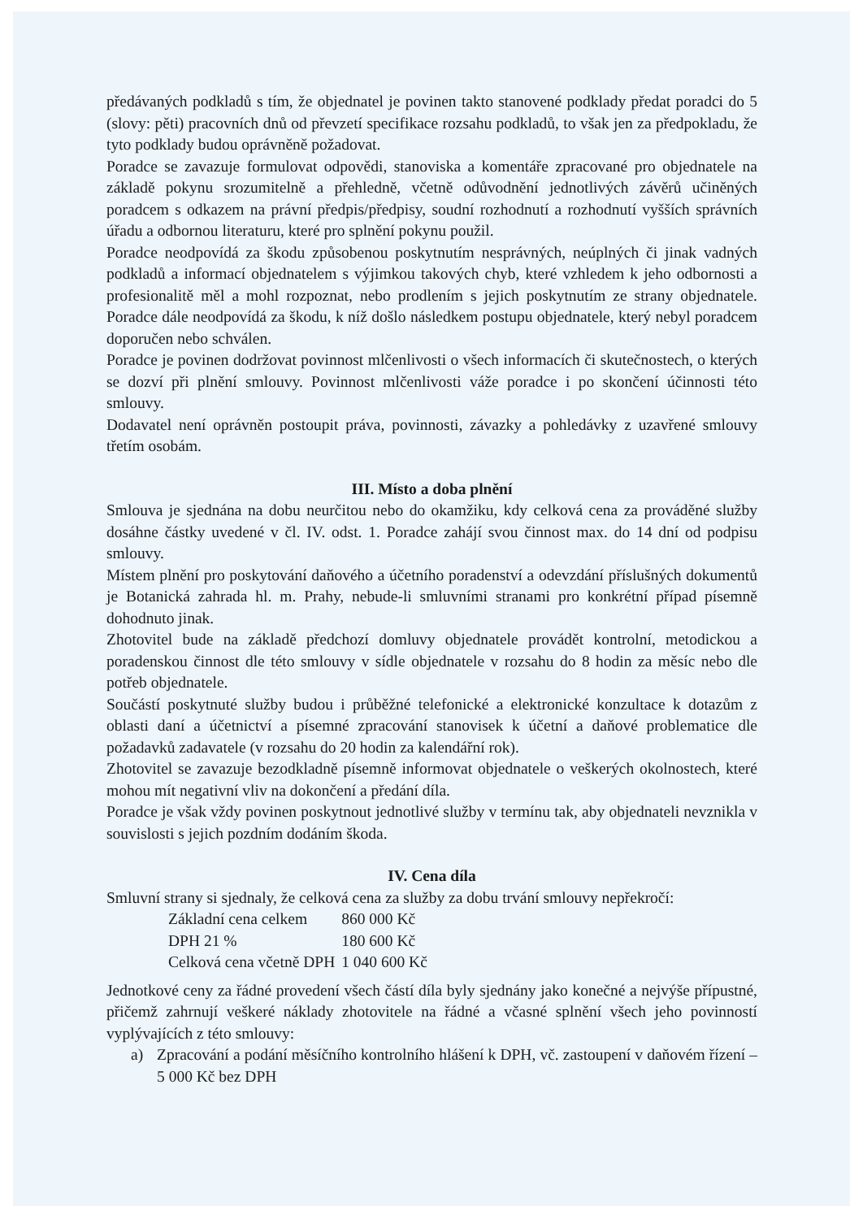předávaných podkladů s tím, že objednatel je povinen takto stanovené podklady předat poradci do 5 (slovy: pěti) pracovních dnů od převzetí specifikace rozsahu podkladů, to však jen za předpokladu, že tyto podklady budou oprávněně požadovat.
Poradce se zavazuje formulovat odpovědi, stanoviska a komentáře zpracované pro objednatele na základě pokynu srozumitelně a přehledně, včetně odůvodnění jednotlivých závěrů učiněných poradcem s odkazem na právní předpis/předpisy, soudní rozhodnutí a rozhodnutí vyšších správních úřadu a odbornou literaturu, které pro splnění pokynu použil.
Poradce neodpovídá za škodu způsobenou poskytnutím nesprávných, neúplných či jinak vadných podkladů a informací objednatelem s výjimkou takových chyb, které vzhledem k jeho odbornosti a profesionalitě měl a mohl rozpoznat, nebo prodlením s jejich poskytnutím ze strany objednatele. Poradce dále neodpovídá za škodu, k níž došlo následkem postupu objednatele, který nebyl poradcem doporučen nebo schválen.
Poradce je povinen dodržovat povinnost mlčenlivosti o všech informacích či skutečnostech, o kterých se dozví při plnění smlouvy. Povinnost mlčenlivosti váže poradce i po skončení účinnosti této smlouvy.
Dodavatel není oprávněn postoupit práva, povinnosti, závazky a pohledávky z uzavřené smlouvy třetím osobám.
III. Místo a doba plnění
Smlouva je sjednána na dobu neurčitou nebo do okamžiku, kdy celková cena za prováděné služby dosáhne částky uvedené v čl. IV. odst. 1. Poradce zahájí svou činnost max. do 14 dní od podpisu smlouvy.
Místem plnění pro poskytování daňového a účetního poradenství a odevzdání příslušných dokumentů je Botanická zahrada hl. m. Prahy, nebude-li smluvními stranami pro konkrétní případ písemně dohodnuto jinak.
Zhotovitel bude na základě předchozí domluvy objednatele provádět kontrolní, metodickou a poradenskou činnost dle této smlouvy v sídle objednatele v rozsahu do 8 hodin za měsíc nebo dle potřeb objednatele.
Součástí poskytnuté služby budou i průběžné telefonické a elektronické konzultace k dotazům z oblasti daní a účetnictví a písemné zpracování stanovisek k účetní a daňové problematice dle požadavků zadavatele (v rozsahu do 20 hodin za kalendářní rok).
Zhotovitel se zavazuje bezodkladně písemně informovat objednatele o veškerých okolnostech, které mohou mít negativní vliv na dokončení a předání díla.
Poradce je však vždy povinen poskytnout jednotlivé služby v termínu tak, aby objednateli nevznikla v souvislosti s jejich pozdním dodáním škoda.
IV. Cena díla
Smluvní strany si sjednaly, že celková cena za služby za dobu trvání smlouvy nepřekročí:
| Základní cena celkem | 860 000 Kč |
| DPH 21 % | 180 600 Kč |
| Celková cena včetně DPH | 1 040 600 Kč |
Jednotkové ceny za řádné provedení všech částí díla byly sjednány jako konečné a nejvýše přípustné, přičemž zahrnují veškeré náklady zhotovitele na řádné a včasné splnění všech jeho povinností vyplývajících z této smlouvy:
a) Zpracování a podání měsíčního kontrolního hlášení k DPH, vč. zastoupení v daňovém řízení – 5 000 Kč bez DPH